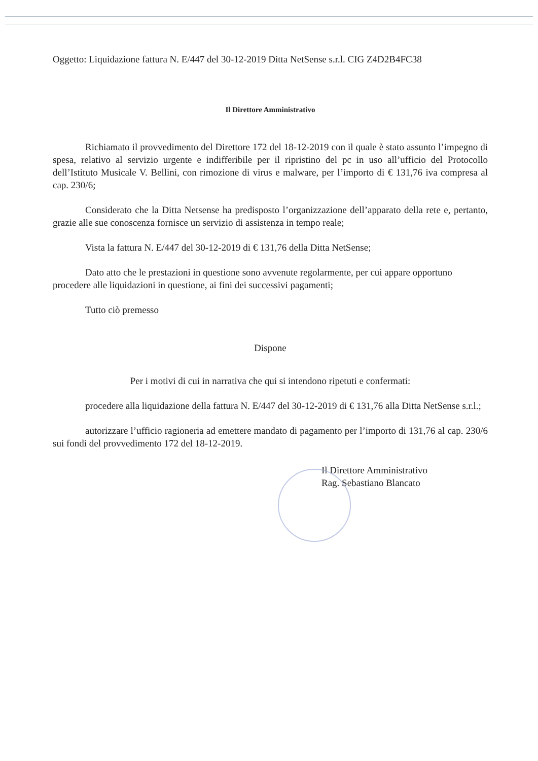Oggetto: Liquidazione fattura N. E/447 del 30-12-2019 Ditta NetSense s.r.l. CIG Z4D2B4FC38
Il Direttore Amministrativo
Richiamato il provvedimento del Direttore 172 del 18-12-2019 con il quale è stato assunto l’impegno di spesa, relativo al servizio urgente e indifferibile per il ripristino del pc in uso all’ufficio del Protocollo dell’Istituto Musicale V. Bellini, con rimozione di virus e malware, per l’importo di € 131,76 iva compresa al cap. 230/6;
Considerato che la Ditta Netsense ha predisposto l’organizzazione dell’apparato della rete e, pertanto, grazie alle sue conoscenza fornisce un servizio di assistenza in tempo reale;
Vista la fattura N. E/447 del 30-12-2019 di € 131,76 della Ditta NetSense;
Dato atto che le prestazioni in questione sono avvenute regolarmente, per cui appare opportuno procedere alle liquidazioni in questione, ai fini dei successivi pagamenti;
Tutto ciò premesso
Dispone
Per i motivi di cui in narrativa che qui si intendono ripetuti e confermati:
procedere alla liquidazione della fattura N. E/447 del 30-12-2019 di € 131,76 alla Ditta NetSense s.r.l.;
autorizzare l’ufficio ragioneria ad emettere mandato di pagamento per l’importo di 131,76 al cap. 230/6 sui fondi del provvedimento 172 del 18-12-2019.
Il Direttore Amministrativo
Rag. Sebastiano Blancato